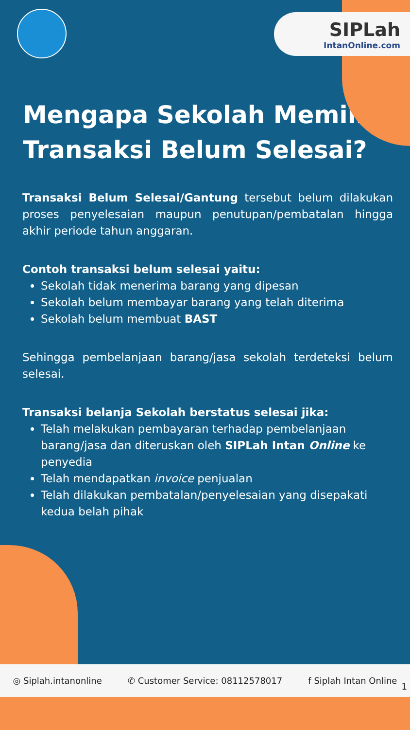SIPLah
IntanOnline.com
Mengapa Sekolah Memiliki Transaksi Belum Selesai?
Transaksi Belum Selesai/Gantung tersebut belum dilakukan proses penyelesaian maupun penutupan/pembatalan hingga akhir periode tahun anggaran.
Contoh transaksi belum selesai yaitu:
Sekolah tidak menerima barang yang dipesan
Sekolah belum membayar barang yang telah diterima
Sekolah belum membuat BAST
Sehingga pembelanjaan barang/jasa sekolah terdeteksi belum selesai.
Transaksi belanja Sekolah berstatus selesai jika:
Telah melakukan pembayaran terhadap pembelanjaan barang/jasa dan diteruskan oleh SIPLah Intan Online ke penyedia
Telah mendapatkan invoice penjualan
Telah dilakukan pembatalan/penyelesaian yang disepakati kedua belah pihak
◎ Siplah.intanonline ✆ Customer Service: 08112578017 f Siplah Intan Online
1